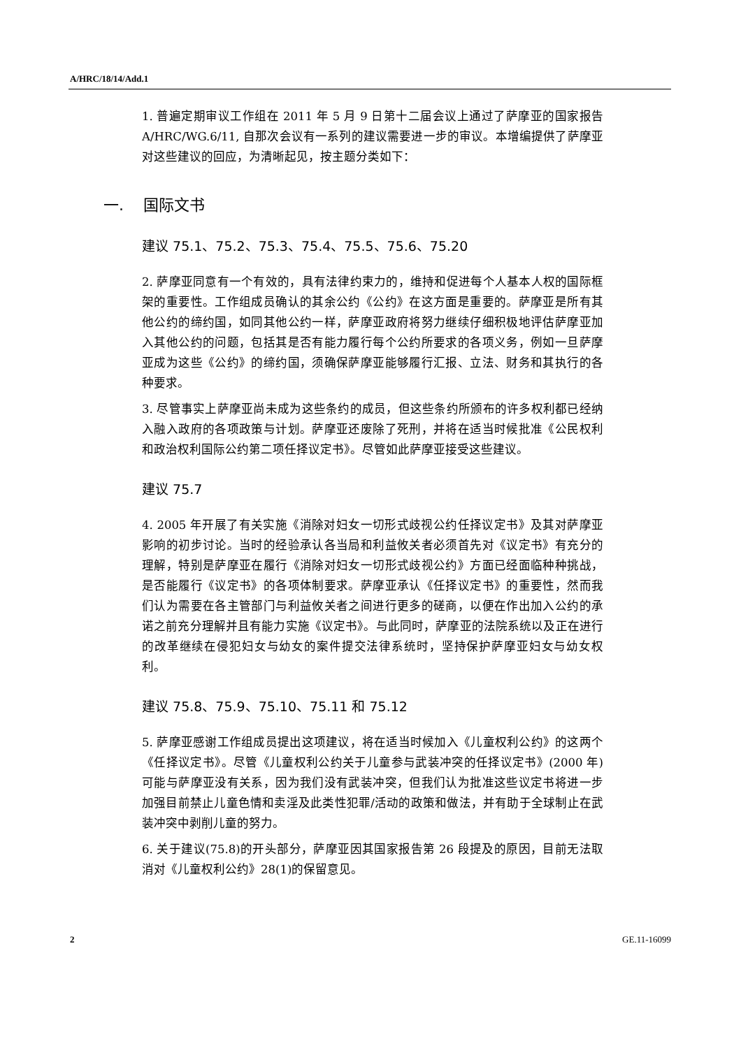A/HRC/18/14/Add.1
1. 普遍定期审议工作组在 2011 年 5 月 9 日第十二届会议上通过了萨摩亚的国家报告 A/HRC/WG.6/11, 自那次会议有一系列的建议需要进一步的审议。本增编提供了萨摩亚对这些建议的回应，为清晰起见，按主题分类如下：
一. 国际文书
建议 75.1、75.2、75.3、75.4、75.5、75.6、75.20
2. 萨摩亚同意有一个有效的，具有法律约束力的，维持和促进每个人基本人权的国际框架的重要性。工作组成员确认的其余公约《公约》在这方面是重要的。萨摩亚是所有其他公约的缔约国，如同其他公约一样，萨摩亚政府将努力继续仔细积极地评估萨摩亚加入其他公约的问题，包括其是否有能力履行每个公约所要求的各项义务，例如一旦萨摩亚成为这些《公约》的缔约国，须确保萨摩亚能够履行汇报、立法、财务和其执行的各种要求。
3. 尽管事实上萨摩亚尚未成为这些条约的成员，但这些条约所颁布的许多权利都已经纳入融入政府的各项政策与计划。萨摩亚还废除了死刑，并将在适当时候批准《公民权利和政治权利国际公约第二项任择议定书》。尽管如此萨摩亚接受这些建议。
建议 75.7
4. 2005 年开展了有关实施《消除对妇女一切形式歧视公约任择议定书》及其对萨摩亚影响的初步讨论。当时的经验承认各当局和利益攸关者必须首先对《议定书》有充分的理解，特别是萨摩亚在履行《消除对妇女一切形式歧视公约》方面已经面临种种挑战，是否能履行《议定书》的各项体制要求。萨摩亚承认《任择议定书》的重要性，然而我们认为需要在各主管部门与利益攸关者之间进行更多的磋商，以便在作出加入公约的承诺之前充分理解并且有能力实施《议定书》。与此同时，萨摩亚的法院系统以及正在进行的改革继续在侵犯妇女与幼女的案件提交法律系统时，坚持保护萨摩亚妇女与幼女权利。
建议 75.8、75.9、75.10、75.11 和 75.12
5. 萨摩亚感谢工作组成员提出这项建议，将在适当时候加入《儿童权利公约》的这两个《任择议定书》。尽管《儿童权利公约关于儿童参与武装冲突的任择议定书》(2000 年)可能与萨摩亚没有关系，因为我们没有武装冲突，但我们认为批准这些议定书将进一步加强目前禁止儿童色情和卖淫及此类性犯罪/活动的政策和做法，并有助于全球制止在武装冲突中剥削儿童的努力。
6. 关于建议(75.8)的开头部分，萨摩亚因其国家报告第 26 段提及的原因，目前无法取消对《儿童权利公约》28(1)的保留意见。
2 GE.11-16099